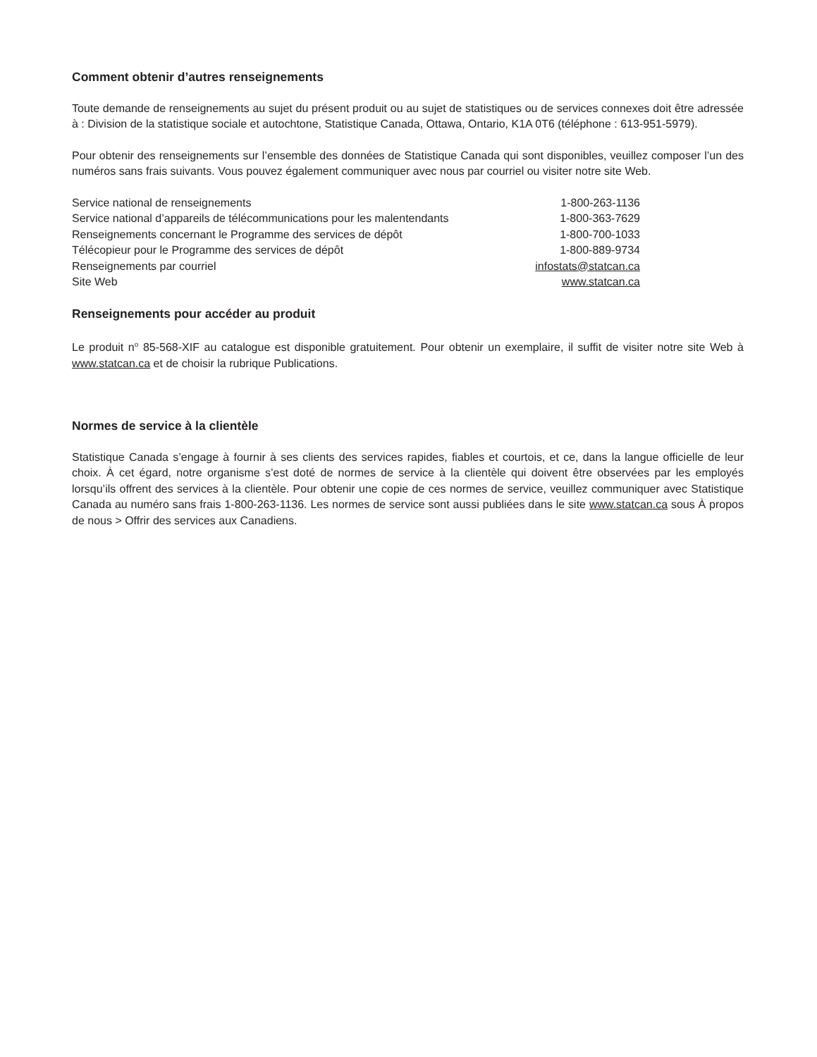Comment obtenir d’autres renseignements
Toute demande de renseignements au sujet du présent produit ou au sujet de statistiques ou de services connexes doit être adressée à : Division de la statistique sociale et autochtone, Statistique Canada, Ottawa, Ontario, K1A 0T6 (téléphone : 613-951-5979).
Pour obtenir des renseignements sur l’ensemble des données de Statistique Canada qui sont disponibles, veuillez composer l’un des numéros sans frais suivants. Vous pouvez également communiquer avec nous par courriel ou visiter notre site Web.
| Service national de renseignements | 1-800-263-1136 |
| Service national d’appareils de télécommunications pour les malentendants | 1-800-363-7629 |
| Renseignements concernant le Programme des services de dépôt | 1-800-700-1033 |
| Télécopieur pour le Programme des services de dépôt | 1-800-889-9734 |
| Renseignements par courriel | infostats@statcan.ca |
| Site Web | www.statcan.ca |
Renseignements pour accéder au produit
Le produit n<sup>o</sup> 85-568-XIF au catalogue est disponible gratuitement. Pour obtenir un exemplaire, il suffit de visiter notre site Web à www.statcan.ca et de choisir la rubrique Publications.
Normes de service à la clientèle
Statistique Canada s’engage à fournir à ses clients des services rapides, fiables et courtois, et ce, dans la langue officielle de leur choix. À cet égard, notre organisme s’est doté de normes de service à la clientèle qui doivent être observées par les employés lorsqu’ils offrent des services à la clientèle. Pour obtenir une copie de ces normes de service, veuillez communiquer avec Statistique Canada au numéro sans frais 1-800-263-1136. Les normes de service sont aussi publiées dans le site www.statcan.ca sous À propos de nous > Offrir des services aux Canadiens.